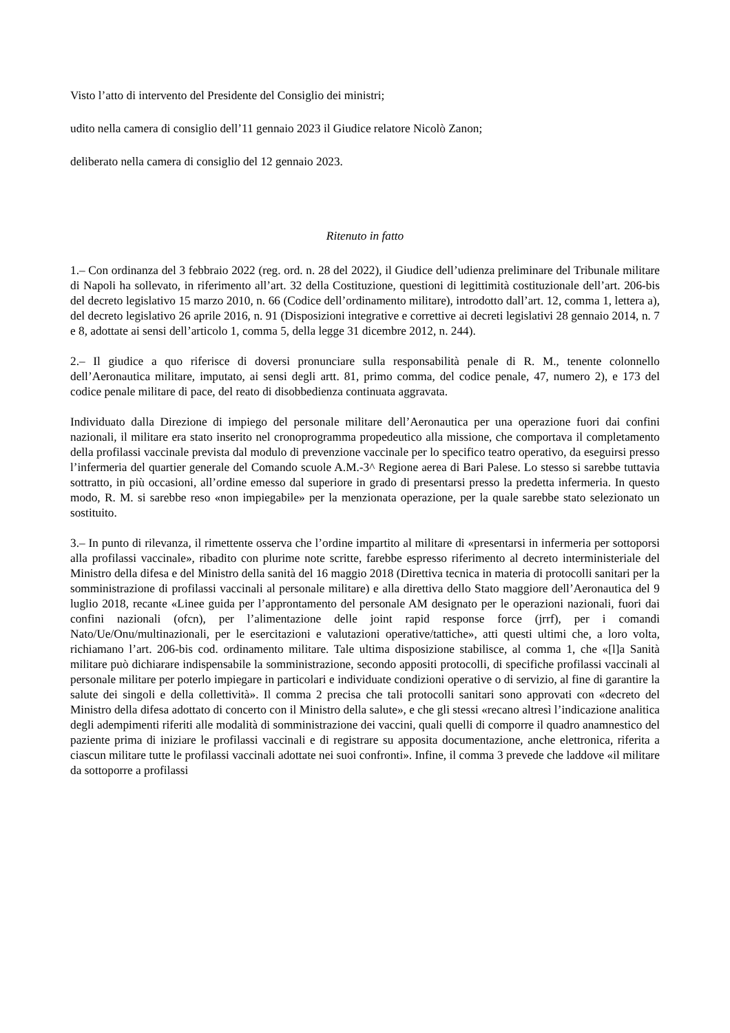Visto l’atto di intervento del Presidente del Consiglio dei ministri;
udito nella camera di consiglio dell’11 gennaio 2023 il Giudice relatore Nicolò Zanon;
deliberato nella camera di consiglio del 12 gennaio 2023.
Ritenuto in fatto
1.– Con ordinanza del 3 febbraio 2022 (reg. ord. n. 28 del 2022), il Giudice dell’udienza preliminare del Tribunale militare di Napoli ha sollevato, in riferimento all’art. 32 della Costituzione, questioni di legittimità costituzionale dell’art. 206-bis del decreto legislativo 15 marzo 2010, n. 66 (Codice dell’ordinamento militare), introdotto dall’art. 12, comma 1, lettera a), del decreto legislativo 26 aprile 2016, n. 91 (Disposizioni integrative e correttive ai decreti legislativi 28 gennaio 2014, n. 7 e 8, adottate ai sensi dell’articolo 1, comma 5, della legge 31 dicembre 2012, n. 244).
2.– Il giudice a quo riferisce di doversi pronunciare sulla responsabilità penale di R. M., tenente colonnello dell’Aeronautica militare, imputato, ai sensi degli artt. 81, primo comma, del codice penale, 47, numero 2), e 173 del codice penale militare di pace, del reato di disobbedienza continuata aggravata.
Individuato dalla Direzione di impiego del personale militare dell’Aeronautica per una operazione fuori dai confini nazionali, il militare era stato inserito nel cronoprogramma propedeutico alla missione, che comportava il completamento della profilassi vaccinale prevista dal modulo di prevenzione vaccinale per lo specifico teatro operativo, da eseguirsi presso l’infermeria del quartier generale del Comando scuole A.M.-3^ Regione aerea di Bari Palese. Lo stesso si sarebbe tuttavia sottratto, in più occasioni, all’ordine emesso dal superiore in grado di presentarsi presso la predetta infermeria. In questo modo, R. M. si sarebbe reso «non impiegabile» per la menzionata operazione, per la quale sarebbe stato selezionato un sostituito.
3.– In punto di rilevanza, il rimettente osserva che l’ordine impartito al militare di «presentarsi in infermeria per sottoporsi alla profilassi vaccinale», ribadito con plurime note scritte, farebbe espresso riferimento al decreto interministeriale del Ministro della difesa e del Ministro della sanità del 16 maggio 2018 (Direttiva tecnica in materia di protocolli sanitari per la somministrazione di profilassi vaccinali al personale militare) e alla direttiva dello Stato maggiore dell’Aeronautica del 9 luglio 2018, recante «Linee guida per l’approntamento del personale AM designato per le operazioni nazionali, fuori dai confini nazionali (ofcn), per l’alimentazione delle joint rapid response force (jrrf), per i comandi Nato/Ue/Onu/multinazionali, per le esercitazioni e valutazioni operative/tattiche», atti questi ultimi che, a loro volta, richiamano l’art. 206-bis cod. ordinamento militare. Tale ultima disposizione stabilisce, al comma 1, che «[l]a Sanità militare può dichiarare indispensabile la somministrazione, secondo appositi protocolli, di specifiche profilassi vaccinali al personale militare per poterlo impiegare in particolari e individuate condizioni operative o di servizio, al fine di garantire la salute dei singoli e della collettività». Il comma 2 precisa che tali protocolli sanitari sono approvati con «decreto del Ministro della difesa adottato di concerto con il Ministro della salute», e che gli stessi «recano altresì l’indicazione analitica degli adempimenti riferiti alle modalità di somministrazione dei vaccini, quali quelli di comporre il quadro anamnestico del paziente prima di iniziare le profilassi vaccinali e di registrare su apposita documentazione, anche elettronica, riferita a ciascun militare tutte le profilassi vaccinali adottate nei suoi confronti». Infine, il comma 3 prevede che laddove «il militare da sottoporre a profilassi